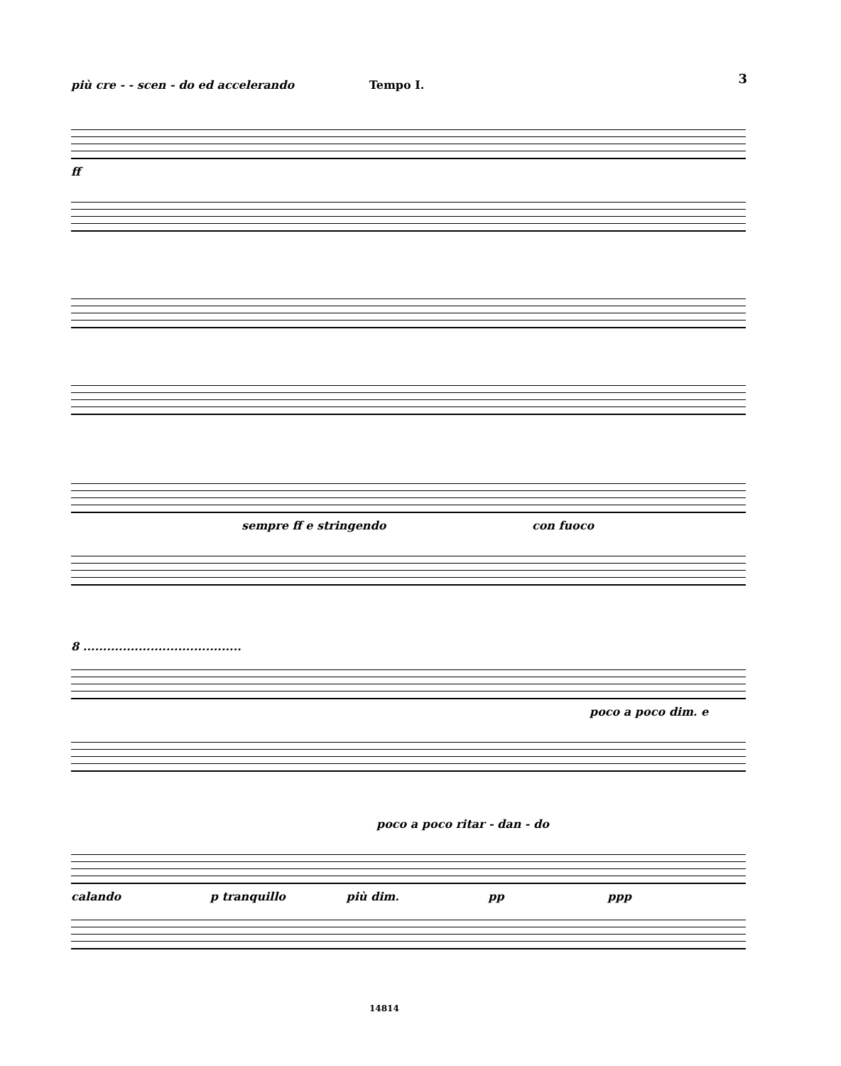3
più cre - - scen - do ed accelerando Tempo I.
ff
sempre ff e stringendo con fuoco
8 ........................................
poco a poco dim. e
poco a poco ritar - dan - do
calando p tranquillo più dim. pp ppp
14814